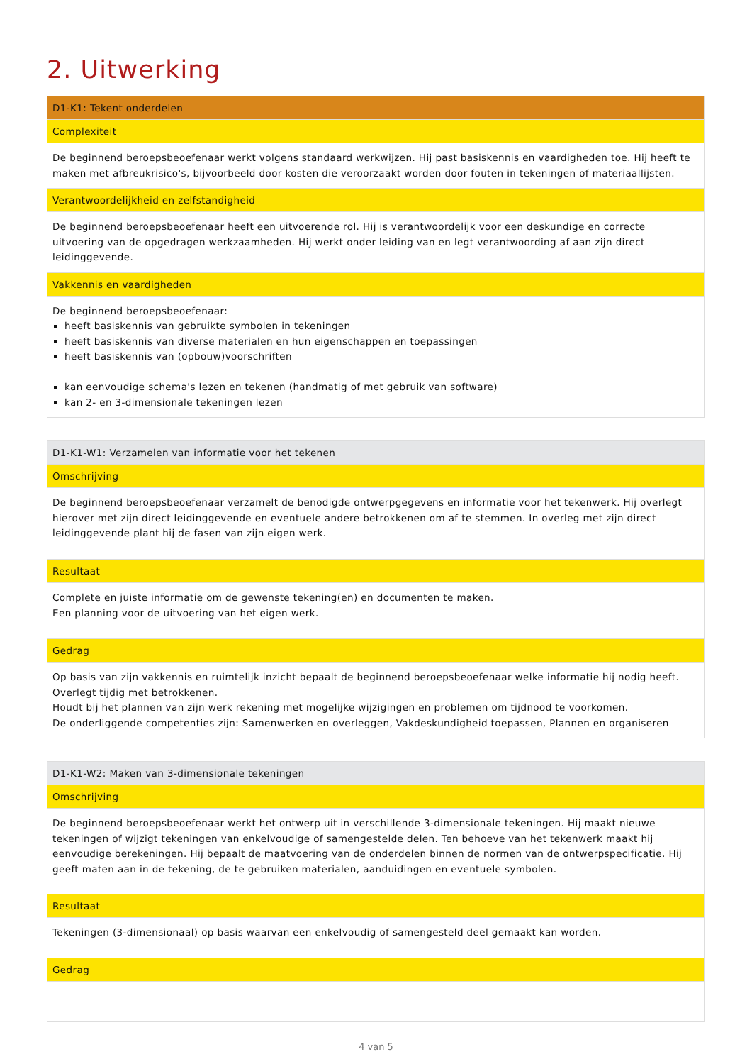2. Uitwerking
| D1-K1: Tekent onderdelen |
| Complexiteit |
| De beginnend beroepsbeoefenaar werkt volgens standaard werkwijzen. Hij past basiskennis en vaardigheden toe. Hij heeft te maken met afbreukrisico's, bijvoorbeeld door kosten die veroorzaakt worden door fouten in tekeningen of materiaallijsten. |
| Verantwoordelijkheid en zelfstandigheid |
| De beginnend beroepsbeoefenaar heeft een uitvoerende rol. Hij is verantwoordelijk voor een deskundige en correcte uitvoering van de opgedragen werkzaamheden. Hij werkt onder leiding van en legt verantwoording af aan zijn direct leidinggevende. |
| Vakkennis en vaardigheden |
| De beginnend beroepsbeoefenaar: heeft basiskennis van gebruikte symbolen in tekeningen heeft basiskennis van diverse materialen en hun eigenschappen en toepassingen heeft basiskennis van (opbouw)voorschriften kan eenvoudige schema's lezen en tekenen (handmatig of met gebruik van software) kan 2- en 3-dimensionale tekeningen lezen |
| D1-K1-W1: Verzamelen van informatie voor het tekenen |
| Omschrijving |
| De beginnend beroepsbeoefenaar verzamelt de benodigde ontwerpgegevens en informatie voor het tekenwerk. Hij overlegt hierover met zijn direct leidinggevende en eventuele andere betrokkenen om af te stemmen. In overleg met zijn direct leidinggevende plant hij de fasen van zijn eigen werk. |
| Resultaat |
| Complete en juiste informatie om de gewenste tekening(en) en documenten te maken. Een planning voor de uitvoering van het eigen werk. |
| Gedrag |
| Op basis van zijn vakkennis en ruimtelijk inzicht bepaalt de beginnend beroepsbeoefenaar welke informatie hij nodig heeft. Overlegt tijdig met betrokkenen. Houdt bij het plannen van zijn werk rekening met mogelijke wijzigingen en problemen om tijdnood te voorkomen. De onderliggende competenties zijn: Samenwerken en overleggen, Vakdeskundigheid toepassen, Plannen en organiseren |
| D1-K1-W2: Maken van 3-dimensionale tekeningen |
| Omschrijving |
| De beginnend beroepsbeoefenaar werkt het ontwerp uit in verschillende 3-dimensionale tekeningen. Hij maakt nieuwe tekeningen of wijzigt tekeningen van enkelvoudige of samengestelde delen. Ten behoeve van het tekenwerk maakt hij eenvoudige berekeningen. Hij bepaalt de maatvoering van de onderdelen binnen de normen van de ontwerpspecificatie. Hij geeft maten aan in de tekening, de te gebruiken materialen, aanduidingen en eventuele symbolen. |
| Resultaat |
| Tekeningen (3-dimensionaal) op basis waarvan een enkelvoudig of samengesteld deel gemaakt kan worden. |
| Gedrag |
4 van 5